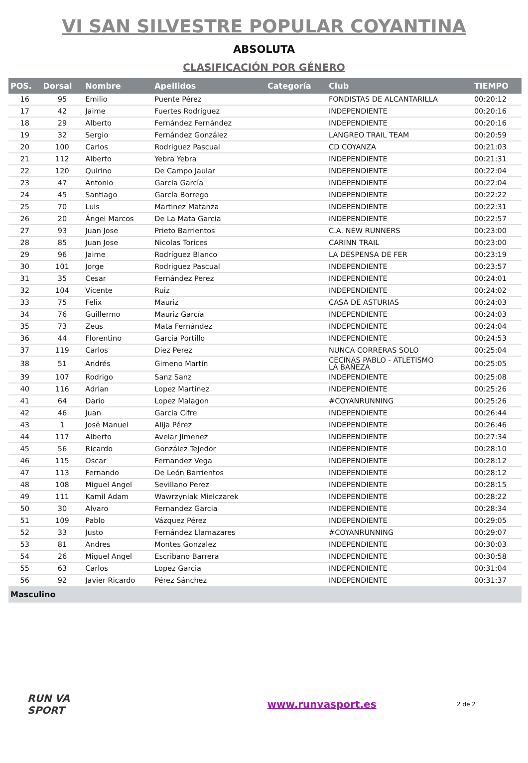VI SAN SILVESTRE POPULAR COYANTINA
ABSOLUTA
CLASIFICACIÓN POR GÉNERO
| POS. | Dorsal | Nombre | Apellidos | Categoría | Club | TIEMPO |
| --- | --- | --- | --- | --- | --- | --- |
| 16 | 95 | Emilio | Puente Pérez | | FONDISTAS DE ALCANTARILLA | 00:20:12 |
| 17 | 42 | Jaime | Fuertes Rodriguez | | INDEPENDIENTE | 00:20:16 |
| 18 | 29 | Alberto | Fernández Fernández | | INDEPENDIENTE | 00:20:16 |
| 19 | 32 | Sergio | Fernández González | | LANGREO TRAIL TEAM | 00:20:59 |
| 20 | 100 | Carlos | Rodriguez Pascual | | CD COYANZA | 00:21:03 |
| 21 | 112 | Alberto | Yebra Yebra | | INDEPENDIENTE | 00:21:31 |
| 22 | 120 | Quirino | De Campo Jaular | | INDEPENDIENTE | 00:22:04 |
| 23 | 47 | Antonio | García García | | INDEPENDIENTE | 00:22:04 |
| 24 | 45 | Santiago | García Borrego | | INDEPENDIENTE | 00:22:22 |
| 25 | 70 | Luis | Martinez Matanza | | INDEPENDIENTE | 00:22:31 |
| 26 | 20 | Ángel Marcos | De La Mata Garcia | | INDEPENDIENTE | 00:22:57 |
| 27 | 93 | Juan Jose | Prieto Barrientos | | C.A. NEW RUNNERS | 00:23:00 |
| 28 | 85 | Juan Jose | Nicolas Torices | | CARINN TRAIL | 00:23:00 |
| 29 | 96 | Jaime | Rodríguez Blanco | | LA DESPENSA DE FER | 00:23:19 |
| 30 | 101 | Jorge | Rodriguez Pascual | | INDEPENDIENTE | 00:23:57 |
| 31 | 35 | Cesar | Fernández Perez | | INDEPENDIENTE | 00:24:01 |
| 32 | 104 | Vicente | Ruiz | | INDEPENDIENTE | 00:24:02 |
| 33 | 75 | Felix | Mauriz | | CASA DE ASTURIAS | 00:24:03 |
| 34 | 76 | Guillermo | Mauriz García | | INDEPENDIENTE | 00:24:03 |
| 35 | 73 | Zeus | Mata Fernández | | INDEPENDIENTE | 00:24:04 |
| 36 | 44 | Florentino | García Portillo | | INDEPENDIENTE | 00:24:53 |
| 37 | 119 | Carlos | Diez Perez | | NUNCA CORRERAS SOLO | 00:25:04 |
| 38 | 51 | Andrés | Gimeno Martín | | CECINAS PABLO - ATLETISMO LA BAÑEZA | 00:25:05 |
| 39 | 107 | Rodrigo | Sanz Sanz | | INDEPENDIENTE | 00:25:08 |
| 40 | 116 | Adrian | Lopez Martinez | | INDEPENDIENTE | 00:25:26 |
| 41 | 64 | Dario | Lopez Malagon | | #COYANRUNNING | 00:25:26 |
| 42 | 46 | Juan | Garcia Cifre | | INDEPENDIENTE | 00:26:44 |
| 43 | 1 | José Manuel | Alija Pérez | | INDEPENDIENTE | 00:26:46 |
| 44 | 117 | Alberto | Avelar Jimenez | | INDEPENDIENTE | 00:27:34 |
| 45 | 56 | Ricardo | González Tejedor | | INDEPENDIENTE | 00:28:10 |
| 46 | 115 | Oscar | Fernandez Vega | | INDEPENDIENTE | 00:28:12 |
| 47 | 113 | Fernando | De León Barrientos | | INDEPENDIENTE | 00:28:12 |
| 48 | 108 | Miguel Angel | Sevillano Perez | | INDEPENDIENTE | 00:28:15 |
| 49 | 111 | Kamil Adam | Wawrzyniak Mielczarek | | INDEPENDIENTE | 00:28:22 |
| 50 | 30 | Alvaro | Fernandez Garcia | | INDEPENDIENTE | 00:28:34 |
| 51 | 109 | Pablo | Vázquez Pérez | | INDEPENDIENTE | 00:29:05 |
| 52 | 33 | Justo | Fernández Llamazares | | #COYANRUNNING | 00:29:07 |
| 53 | 81 | Andres | Montes Gonzalez | | INDEPENDIENTE | 00:30:03 |
| 54 | 26 | Miguel Angel | Escribano Barrera | | INDEPENDIENTE | 00:30:58 |
| 55 | 63 | Carlos | Lopez Garcia | | INDEPENDIENTE | 00:31:04 |
| 56 | 92 | Javier Ricardo | Pérez Sánchez | | INDEPENDIENTE | 00:31:37 |
| Masculino | | | | | | |
RUN VA SPORT
www.runvasport.es
2 de 2